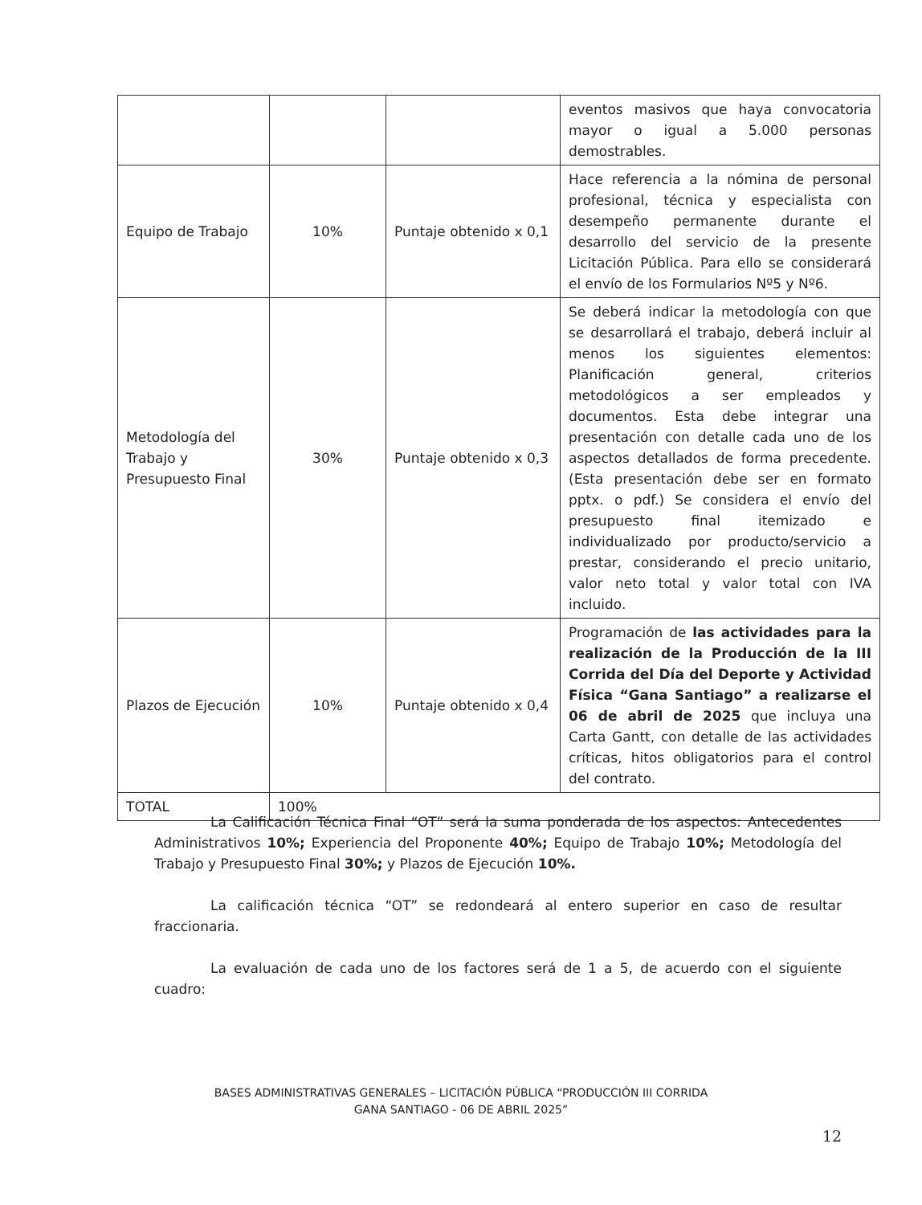| | | | eventos masivos que haya convocatoria mayor o igual a 5.000 personas demostrables. |
| Equipo de Trabajo | 10% | Puntaje obtenido x 0,1 | Hace referencia a la nómina de personal profesional, técnica y especialista con desempeño permanente durante el desarrollo del servicio de la presente Licitación Pública. Para ello se considerará el envío de los Formularios Nº5 y Nº6. |
| Metodología del Trabajo y Presupuesto Final | 30% | Puntaje obtenido x 0,3 | Se deberá indicar la metodología con que se desarrollará el trabajo, deberá incluir al menos los siguientes elementos: Planificación general, criterios metodológicos a ser empleados y documentos. Esta debe integrar una presentación con detalle cada uno de los aspectos detallados de forma precedente. (Esta presentación debe ser en formato pptx. o pdf.) Se considera el envío del presupuesto final itemizado e individualizado por producto/servicio a prestar, considerando el precio unitario, valor neto total y valor total con IVA incluido. |
| Plazos de Ejecución | 10% | Puntaje obtenido x 0,4 | Programación de las actividades para la realización de la Producción de la III Corrida del Día del Deporte y Actividad Física “Gana Santiago” a realizarse el 06 de abril de 2025 que incluya una Carta Gantt, con detalle de las actividades críticas, hitos obligatorios para el control del contrato. |
| TOTAL | 100% | | |
La Calificación Técnica Final “OT” será la suma ponderada de los aspectos: Antecedentes Administrativos 10%; Experiencia del Proponente 40%; Equipo de Trabajo 10%; Metodología del Trabajo y Presupuesto Final 30%; y Plazos de Ejecución 10%.
La calificación técnica “OT” se redondeará al entero superior en caso de resultar fraccionaria.
La evaluación de cada uno de los factores será de 1 a 5, de acuerdo con el siguiente cuadro:
BASES ADMINISTRATIVAS GENERALES – LICITACIÓN PÚBLICA “PRODUCCIÓN III CORRIDA
GANA SANTIAGO - 06 DE ABRIL 2025”
12